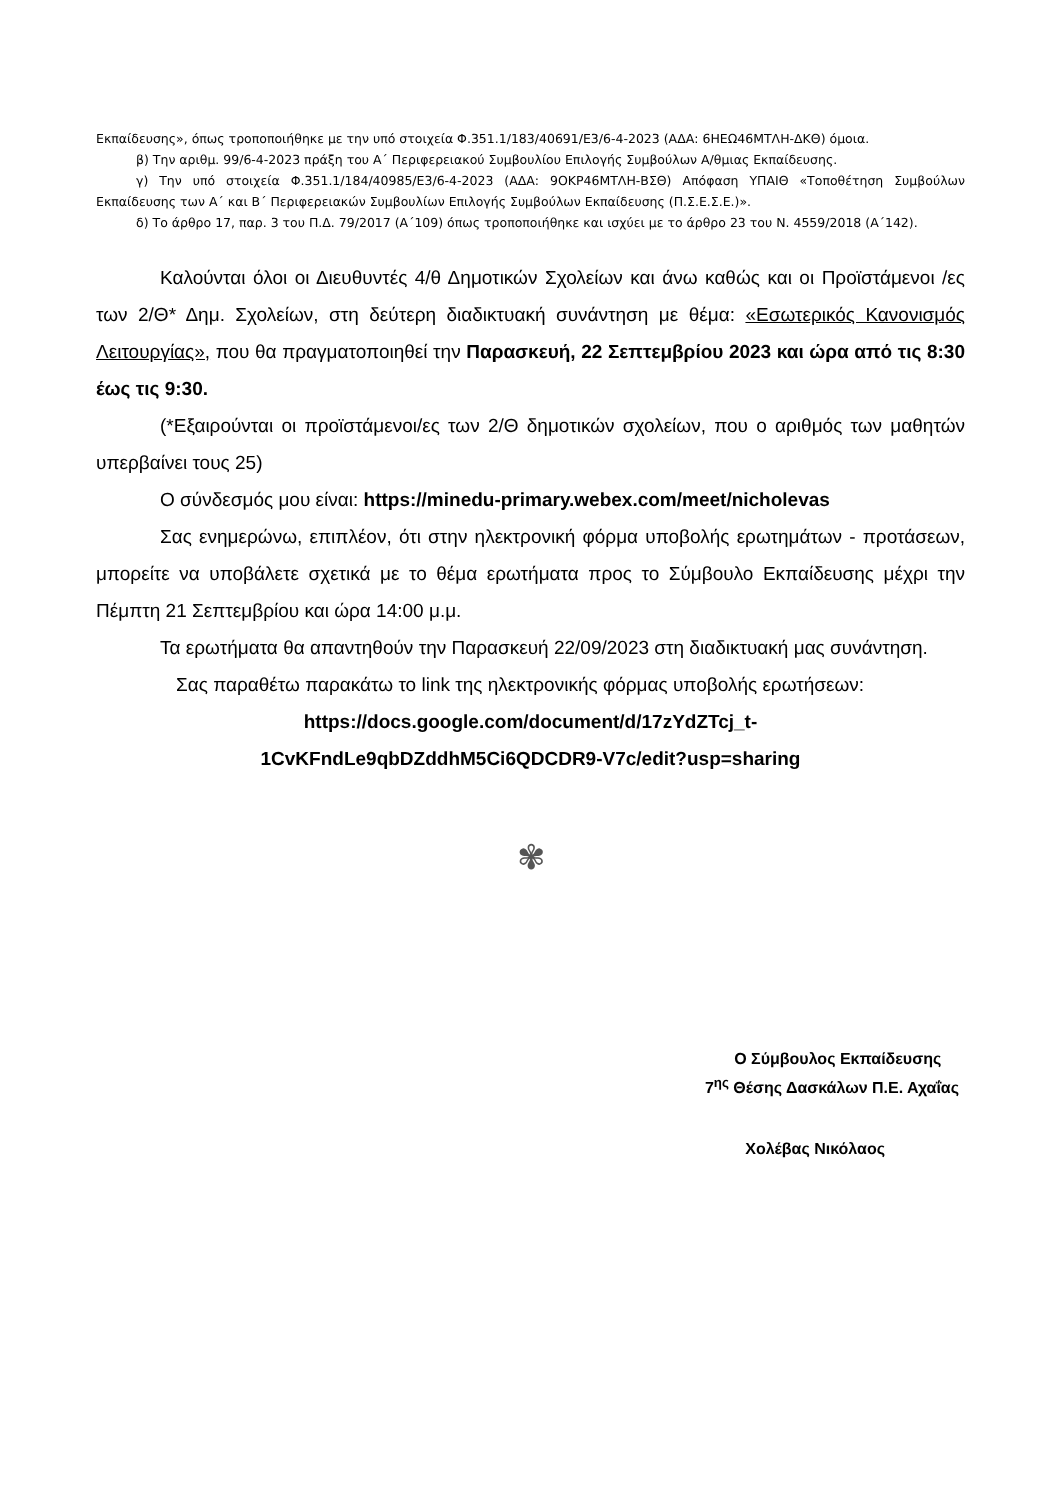Εκπαίδευσης», όπως τροποποιήθηκε με την υπό στοιχεία Φ.351.1/183/40691/Ε3/6-4-2023 (ΑΔΑ: 6ΗΕΩ46ΜΤΛΗ-ΔΚΘ) όμοια.
β) Την αριθμ. 99/6-4-2023 πράξη του Α΄ Περιφερειακού Συμβουλίου Επιλογής Συμβούλων Α/θμιας Εκπαίδευσης.
γ) Την υπό στοιχεία Φ.351.1/184/40985/Ε3/6-4-2023 (ΑΔΑ: 9ΟΚΡ46ΜΤΛΗ-ΒΣΘ) Απόφαση ΥΠΑΙΘ «Τοποθέτηση Συμβούλων Εκπαίδευσης των Α΄ και Β΄ Περιφερειακών Συμβουλίων Επιλογής Συμβούλων Εκπαίδευσης (Π.Σ.Ε.Σ.Ε.)».
δ) Το άρθρο 17, παρ. 3 του Π.Δ. 79/2017 (Α΄109) όπως τροποποιήθηκε και ισχύει με το άρθρο 23 του Ν. 4559/2018 (Α΄142).
Καλούνται όλοι οι Διευθυντές 4/θ Δημοτικών Σχολείων και άνω καθώς και οι Προϊστάμενοι /ες των 2/Θ* Δημ. Σχολείων, στη δεύτερη διαδικτυακή συνάντηση με θέμα: «Εσωτερικός Κανονισμός Λειτουργίας», που θα πραγματοποιηθεί την Παρασκευή, 22 Σεπτεμβρίου 2023 και ώρα από τις 8:30 έως τις 9:30.
(*Εξαιρούνται οι προϊστάμενοι/ες των 2/Θ δημοτικών σχολείων, που ο αριθμός των μαθητών υπερβαίνει τους 25)
Ο σύνδεσμός μου είναι: https://minedu-primary.webex.com/meet/nicholevas
Σας ενημερώνω, επιπλέον, ότι στην ηλεκτρονική φόρμα υποβολής ερωτημάτων - προτάσεων, μπορείτε να υποβάλετε σχετικά με το θέμα ερωτήματα προς το Σύμβουλο Εκπαίδευσης μέχρι την Πέμπτη 21 Σεπτεμβρίου και ώρα 14:00 μ.μ.
Τα ερωτήματα θα απαντηθούν την Παρασκευή 22/09/2023 στη διαδικτυακή μας συνάντηση.
Σας παραθέτω παρακάτω το link της ηλεκτρονικής φόρμας υποβολής ερωτήσεων:
https://docs.google.com/document/d/17zYdZTcj_t-
1CvKFndLe9qbDZddhM5Ci6QDCDR9-V7c/edit?usp=sharing
✾
Ο Σύμβουλος Εκπαίδευσης
7<sup>ης</sup> Θέσης Δασκάλων Π.Ε. Αχαΐας
Χολέβας Νικόλαος